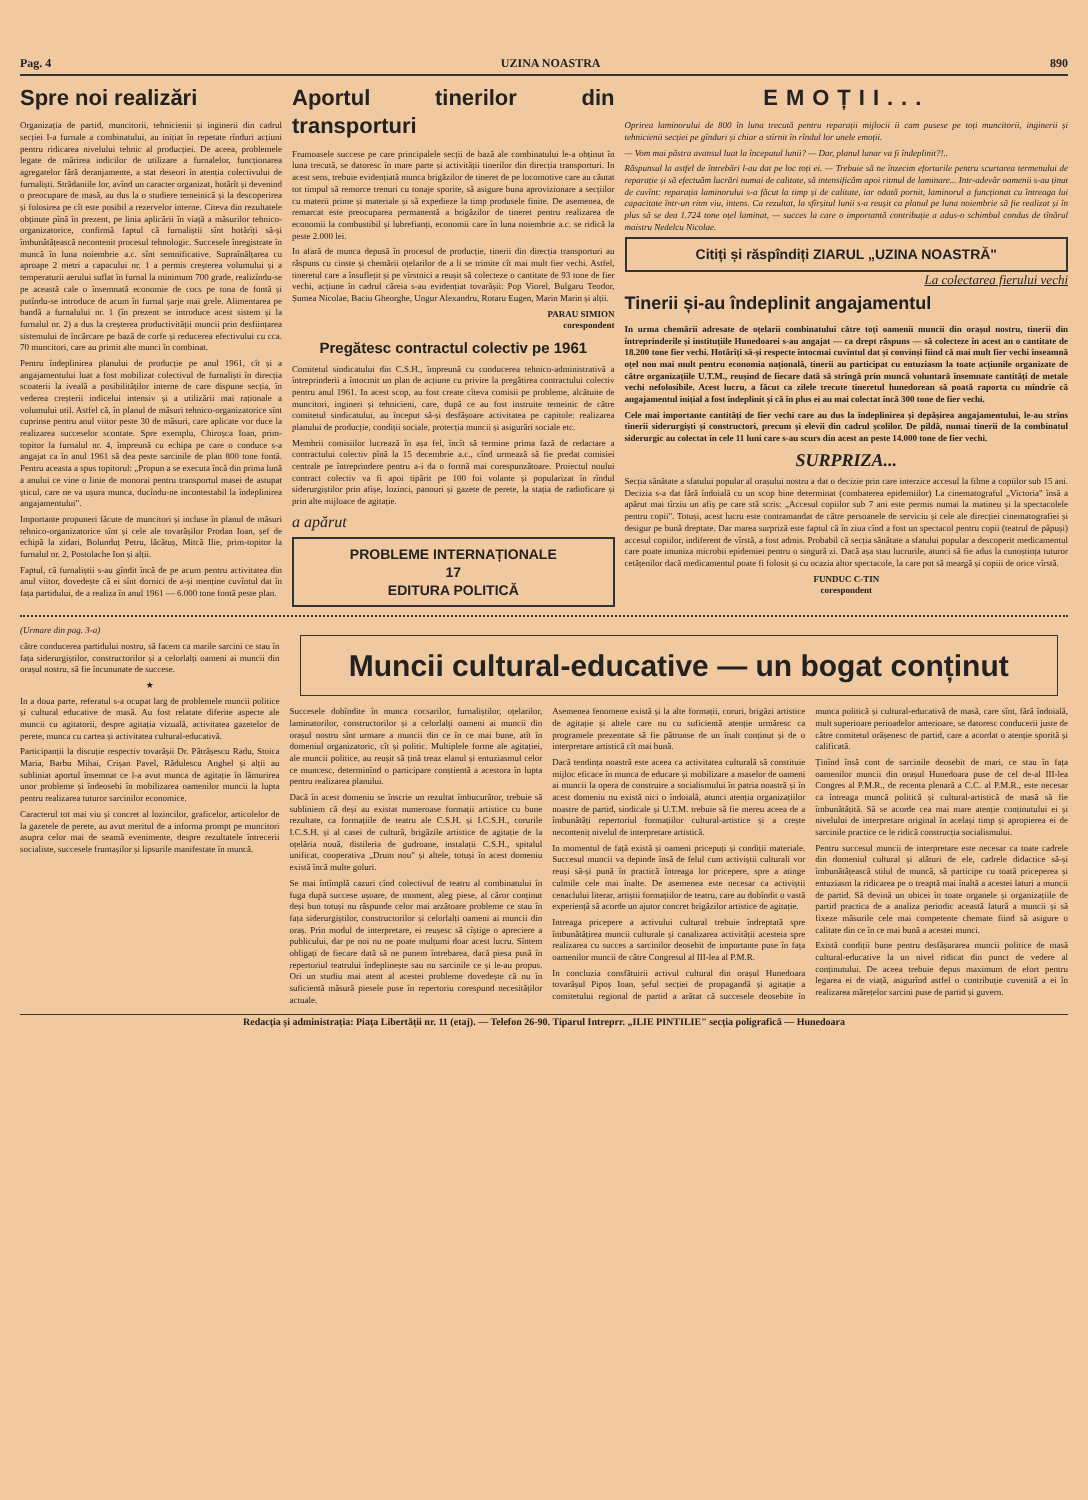Pag. 4 UZINA NOASTRA 890
Spre noi realizări
Organizația de partid, muncitorii, tehnicienii și inginerii din cadrul secției I-a furnale a combinatului, au inițiat în repetate rînduri acțiuni pentru ridicarea nivelului tehnic al producției. De aceea, problemele legate de mărirea indicilor de utilizare a furnalelor, funcționarea agregatelor fără deranjamente, a stat deseori în atenția colectivului de furnaliști. Strădaniile lor, avînd un caracter organizat, hotărît și devenind o preocupare de masă, au dus la o studiere temeinică și la descoperirea și folosirea pe cît este posibil a rezervelor interne. Citeva din rezultatele obținute pînă în prezent, pe linia aplicării în viață a măsurilor tehnico-organizatorice, confirmă faptul că furnaliștii sînt hotărîți să-și îmbunătățească necontenit procesul tehnologic. Succesele înregistrate în muncă în luna noiembrie a.c. sînt semnificative. Supraînălțarea cu aproape 2 metri a capacului nr. 1 a permis creșterea volumului și a temperaturii aerului suflat în furnal la minimum 700 grade, realizîndu-se pe această cale o însemnată economie de cocs pe tona de fontă și putîndu-se introduce de acum în furnal șarje mai grele. Alimentarea pe bandă a furnalului nr. 1 (în prezent se introduce acest sistem și la furnalul nr. 2) a dus la creșterea productivității muncii prin desființarea sistemului de încărcare pe bază de corfe și reducerea efectivului cu cca. 70 muncitori, care au primit alte munci în combinat.
Pentru îndeplinirea planului de producție pe anul 1961, cît și a angajamentului luat a fost mobilizat colectivul de furnaliști în direcția scoaterii la iveală a posibilităților interne de care dispune secția, în vederea creșterii indicelui intensiv și a utilizării mai raționale a volumului util. Astfel că, în planul de măsuri tehnico-organizatorice sînt cuprinse pentru anul viitor peste 30 de măsuri, care aplicate vor duce la realizarea succeselor scontate. Spre exemplu, Chiroșca Ioan, prim-topitor la furnalul nr. 4, împreună cu echipa pe care o conduce s-a angajat ca în anul 1961 să dea peste sarcinile de plan 800 tone fontă. Pentru aceasta a spus topitorul: „Propun a se executa încă din prima lună a anului ce vine o linie de monorai pentru transportul masei de astupat șticul, care ne va ușura munca, ducîndu-ne incontestabil la îndeplinirea angajamentului".
Importante propuneri făcute de muncitori și incluse în planul de măsuri tehnico-organizatorice sînt și cele ale tovarășilor Prodan Ioan, șef de echipă la zidari, Bolunduț Petru, lăcătuș, Mitcă Ilie, prim-topitor la furnalul nr. 2, Postolache Ion și alții.
Faptul, că furnaliștii s-au gîndit încă de pe acum pentru activitatea din anul viitor, dovedește că ei sînt dornici de a-și menține cuvîntul dat în fața partidului, de a realiza în anul 1961 — 6.000 tone fontă peste plan.
Aportul tinerilor din transporturi
Frumoasele succese pe care principalele secții de bază ale combinatului le-a obținut în luna trecută, se datoresc în mare parte și activității tinerilor din direcția transporturi. In acest sens, trebuie evidențiată munca brigăzilor de tineret de pe locomotive care au căutat tot timpul să remorce trenuri cu tonaje sporite, să asigure buna aprovizionare a secțiilor cu materii prime și materiale și să expedieze la timp produsele finite. De asemenea, de remarcat este preocuparea permanentă a brigăzilor de tineret pentru realizarea de economii la combustibil și lubrefianți, economii care în luna noiembrie a.c. se ridică la peste 2.000 lei.
In afară de munca depusă în procesul de producție, tinerii din direcția transporturi au răspuns cu cinste și chemării oțelarilor de a li se trimite cît mai mult fier vechi. Astfel, tineretul care a însuflețit și pe vîrstnici a reușit să colecteze o cantitate de 93 tone de fier vechi, acțiune în cadrul căreia s-au evidențiat tovarășii: Pop Viorel, Bulgaru Teodor, Șumea Nicolae, Baciu Gheorghe, Ungur Alexandru, Rotaru Eugen, Marin Marin și alții.
PARAU SIMION
corespondent
Pregătesc contractul colectiv pe 1961
Comitetul sindicatului din C.S.H., împreună cu conducerea tehnico-administrativă a întreprinderii a întocmit un plan de acțiune cu privire la pregătirea contractului colectiv pentru anul 1961. In acest scop, au fost create cîteva comisii pe probleme, alcătuite de muncitori, ingineri și tehnicieni, care, după ce au fost instruite temeinic de către comitetul sindicatului, au început să-și desfășoare activitatea pe capitole: realizarea planului de producție, condiții sociale, protecția muncii și asigurări sociale etc.
Membrii comisiilor lucrează în așa fel, încît să termine prima fază de redactare a contractului colectiv pînă la 15 decembrie a.c., cînd urmează să fie predat comisiei centrale pe întreprindere pentru a-i da o formă mai corespunzătoare. Proiectul noului contract colectiv va fi apoi tipărit pe 100 foi volante și popularizat în rîndul siderurgiștilor prin afișe, lozinci, panouri și gazete de perete, la stația de radioficare și prin alte mijloace de agitație.
a apărut
PROBLEME INTERNAȚIONALE
17
EDITURA POLITICĂ
EMOȚII...
Oprirea laminorului de 800 în luna trecută pentru reparații mijlocii ii cam pusese pe toți muncitorii, inginerii și tehnicienii secției pe gînduri și chiar a stîrnit în rîndul lor unele emoții.
— Vom mai păstra avansul luat la începutul lunii? — Dar, planul lunar va fi îndeplinit?!..
Răspunsul la astfel de întrebări l-au dat pe loc toți ei. — Trebuie să ne înzecim eforturile pentru scurtarea termenului de reparație și să efectuăm lucrări numai de calitate, să intensificăm apoi ritmul de laminare... Intr-adevăr oamenii s-au ținut de cuvînt: reparația laminorului s-a făcut la timp și de calitate, iar odată pornit, laminorul a funcționat cu întreaga lui capacitate într-un ritm viu, intens. Ca rezultat, la sfîrșitul lunii s-a reușit ca planul pe luna noiembrie să fie realizat și în plus să se dea 1.724 tone oțel laminat, — succes la care o importantă contribuție a adus-o schimbul condus de tînărul maistru Nedelcu Nicolae.
Citiți și răspîndiți ZIARUL „UZINA NOASTRĂ"
La colectarea fierului vechi
Tinerii și-au îndeplinit angajamentul
In urma chemării adresate de oțelarii combinatului către toți oamenii muncii din orașul nostru, tinerii din întreprinderile și instituțiile Hunedoarei s-au angajat — ca drept răspuns — să colecteze în acest an o cantitate de 18.200 tone fier vechi. Hotărîți să-și respecte întocmai cuvîntul dat și convinși fiind că mai mult fier vechi înseamnă oțel nou mai mult pentru economia națională, tinerii au participat cu entuziasm la toate acțiunile organizate de către organizațiile U.T.M., reușind de fiecare dată să strîngă prin muncă voluntară însemnate cantități de metale vechi nefolosibile. Acest lucru, a făcut ca zilele trecute tineretul hunedorean să poată raporta cu mîndrie că angajamentul inițial a fost îndeplinit și că în plus ei au mai colectat încă 300 tone de fier vechi.
Cele mai importante cantități de fier vechi care au dus la îndeplinirea și depășirea angajamentului, le-au strîns tinerii siderurgiști și constructori, precum și elevii din cadrul școlilor. De pildă, numai tinerii de la combinatul siderurgic au colectat în cele 11 luni care s-au scurs din acest an peste 14.000 tone de fier vechi.
SURPRIZA...
Secția sănătate a sfatului popular al orașului nostru a dat o decizie prin care interzice accesul la filme a copiilor sub 15 ani. Decizia s-a dat fără îndoială cu un scop bine determinat (combaterea epidemiilor) La cinematograful „Victoria" însă a apărut mai tîrziu un afiș pe care stă scris: „Accesul copiilor sub 7 ani este permis numai la matineu și la spectacolele pentru copii". Totuși, acest lucru este contramandat de către persoanele de serviciu și cele ale direcției cinematografiei și desigur pe bună dreptate. Dar marea surpriză este faptul că în ziua cînd a fost un spectacol pentru copii (teatrul de păpuși) accesul copiilor, indiferent de vîrstă, a fost admis. Probabil că secția sănătate a sfatului popular a descoperit medicamentul care poate imuniza microbii epidemiei pentru o singură zi. Dacă așa stau lucrurile, atunci să fie adus la cunoștința tuturor cetățenilor dacă medicamentul poate fi folosit și cu ocazia altor spectacole, la care pot să meargă și copiii de orice vîrstă.
FUNDUC C-TIN
corespondent
(Urmare din pag. 3-a)
către conducerea partidului nostru, să facem ca marile sarcini ce stau în fața siderurgiștilor, constructorilor și a celorlalți oameni ai muncii din orașul nostru, să fie încununate de succese.
★
In a doua parte, referatul s-a ocupat larg de problemele muncii politice și cultural educative de masă. Au fost relatate diferite aspecte ale muncii cu agitatorii, despre agitația vizuală, activitatea gazetelor de perete, munca cu cartea și activitatea cultural-educativă.
Participanții la discuție respectiv tovarășii Dr. Pătrășescu Radu, Stoica Maria, Barbu Mihai, Crișan Pavel, Rădulescu Anghel și alții au subliniat aportul însemnat ce l-a avut munca de agitație în lămurirea unor probleme și îndeosebi în mobilizarea oamenilor muncii la lupta pentru realizarea tuturor sarcinilor economice.
Caracterul tot mai viu și concret al lozincilor, graficelor, articolelor de la gazetele de perete, au avut meritul de a informa prompt pe muncitori asupra celor mai de seamă evenimente, despre rezultatele întrecerii socialiste, succesele fruntașilor și lipsurile manifestate în muncă.
Muncii cultural-educative — un bogat conținut
Succesele dobîndite în munca cocsarilor, furnaliștilor, oțelarilor, laminatorilor, constructorilor și a celorlalți oameni ai muncii din orașul nostru sînt urmare a muncii din ce în ce mai bune, atît în domeniul organizatoric, cît și politic. Multiplele forme ale agitației, ale muncii politice, au reușit să țină treaz elanul și entuziasmul celor ce muncesc, determinînd o participare conștientă a acestora în lupta pentru realizarea planului.
Dacă în acest domeniu se înscrie un rezultat îmbucurător, trebuie să subliniem că deși au existat numeroase formații artistice cu bune rezultate, ca formațiile de teatru ale C.S.H. și I.C.S.H., corurile I.C.S.H. și al casei de cultură, brigăzile artistice de agitație de la oțelăria nouă, distileria de gudroane, instalații C.S.H., spitalul unificat, cooperativa „Drum nou" și altele, totuși în acest domeniu există încă multe goluri.
Se mai întîmplă cazuri cînd colectivul de teatru al combinatului în fuga după succese ușoare, de moment, aleg piese, al căror conținut deși bun totuși nu răspunde celor mai arzătoare probleme ce stau în fața siderurgiștilor, constructorilor și celorlalți oameni ai muncii din oraș. Prin modul de interpretare, ei reușesc să cîștige o apreciere a publicului, dar pe noi nu ne poate mulțumi doar acest lucru. Sîntem obligați de fiecare dată să ne punem întrebarea, dacă piesa pusă în repertoriul teatrului îndeplinește sau nu sarcinile ce și le-au propus. Ori un studiu mai atent al acestei probleme dovedește că nu în suficientă măsură piesele puse în repertoriu corespund necesităților actuale.
Asemenea fenomene există și la alte formații, coruri, brigăzi artistice de agitație și altele care nu cu suficientă atenție urmăresc ca programele prezentate să fie pătrunse de un înalt conținut și de o interpretare artistică cît mai bună.
Dacă tendința noastră este aceea ca activitatea culturală să constituie mijloc eficace în munca de educare și mobilizare a maselor de oameni ai muncii la opera de construire a socialismului în patria noastră și în acest domeniu nu există nici o îndoială, atunci atenția organizațiilor noastre de partid, sindicale și U.T.M. trebuie să fie mereu aceea de a îmbunătăți repertoriul formațiilor cultural-artistice și a crește neconteniț nivelul de interpretare artistică.
In momentul de față există și oameni pricepuți și condiții materiale. Succesul muncii va depinde însă de felul cum activiștii culturali vor reuși să-și pună în practică întreaga lor pricepere, spre a atinge culmile cele mai înalte. De asemenea este necesar ca activiștii cenaclului literar, artiștii formațiilor de teatru, care au dobîndit o vastă experiență să acorde un ajutor concret brigăzilor artistice de agitație.
Intreaga pricepere a activului cultural trebuie îndreptată spre îmbunătățirea muncii culturale și canalizarea activității acesteia spre realizarea cu succes a sarcinilor deosebit de importante puse în fața oamenilor muncii de către Congresul al III-lea al P.M.R.
In concluzia consfătuirii activul cultural din orașul Hunedoara tovarășul Pipoș Ioan, șeful secției de propagandă și agitație a comitetului regional de partid a arătat că succesele deosebite în munca politică și cultural-educativă de masă, care sînt, fără îndoială, mult superioare perioadelor anterioare, se datoresc conducerii juste de către comitetul orășenesc de partid, care a acordat o atenție sporită și calificată.
Ținînd însă cont de sarcinile deosebit de mari, ce stau în fața oamenilor muncii din orașul Hunedoara puse de cel de-al III-lea Congres al P.M.R., de recenta plenară a C.C. al P.M.R., este necesar ca întreaga muncă politică și cultural-artistică de masă să fie îmbunătățită. Să se acorde cea mai mare atenție conținutului ei și nivelului de interpretare original în același timp și apropierea ei de sarcinile practice ce le ridică construcția socialismului.
Pentru succesul muncii de interpretare este necesar ca toate cadrele din domeniul cultural și alături de ele, cadrele didactice să-și îmbunătățească stilul de muncă, să participe cu toată priceperea și entuziasm la ridicarea pe o treaptă mai înaltă a acestei laturi a muncii de partid. Să devină un obicei în toate organele și organizațiile de partid practica de a analiza periodic această latură a muncii și să fixeze măsurile cele mai competente chemate fiind să asigure o calitate din ce în ce mai bună a acestei munci.
Există condiții bune pentru desfășurarea muncii politice de masă cultural-educative la un nivel ridicat din punct de vedere al conținutului. De aceea trebuie depus maximum de efort pentru legarea ei de viață, asigurînd astfel o contribuție cuvenită a ei în realizarea mărețelor sarcini puse de partid și guvern.
Redacția și administrația: Piața Libertății nr. 11 (etaj). — Telefon 26-90. Tiparul Intreprr. „ILIE PINTILIE" secția poligrafică — Hunedoara